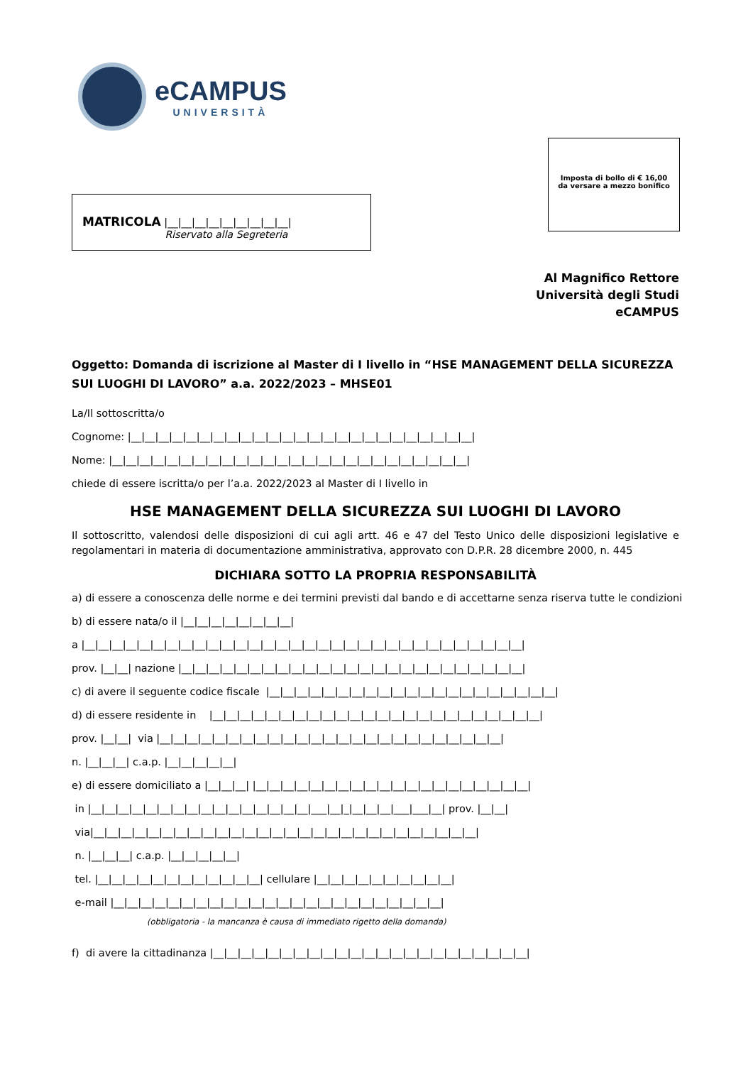eCAMPUS
UNIVERSITÀ
Imposta di bollo di € 16,00
da versare a mezzo bonifico
MATRICOLA |__|__|__|__|__|__|__|__|__|
Riservato alla Segreteria
Al Magnifico Rettore
Università degli Studi
eCAMPUS
Oggetto: Domanda di iscrizione al Master di I livello in “HSE MANAGEMENT DELLA SICUREZZA SUI LUOGHI DI LAVORO” a.a. 2022/2023 – MHSE01
La/Il sottoscritta/o
Cognome: |__|__|__|__|__|__|__|__|__|__|__|__|__|__|__|__|__|__|__|__|__|__|__|__|__|
Nome: |__|__|__|__|__|__|__|__|__|__|__|__|__|__|__|__|__|__|__|__|__|__|__|__|__|__|
chiede di essere iscritta/o per l’a.a. 2022/2023 al Master di I livello in
HSE MANAGEMENT DELLA SICUREZZA SUI LUOGHI DI LAVORO
Il sottoscritto, valendosi delle disposizioni di cui agli artt. 46 e 47 del Testo Unico delle disposizioni legislative e regolamentari in materia di documentazione amministrativa, approvato con D.P.R. 28 dicembre 2000, n. 445
DICHIARA SOTTO LA PROPRIA RESPONSABILITÀ
a) di essere a conoscenza delle norme e dei termini previsti dal bando e di accettarne senza riserva tutte le condizioni
b) di essere nata/o il |__|__|__|__|__|__|__|__|
a |__|__|__|__|__|__|__|__|__|__|__|__|__|__|__|__|__|__|__|__|__|__|__|__|__|__|__|__|__|__|__|__|
prov. |__|__| nazione |__|__|__|__|__|__|__|__|__|__|__|__|__|__|__|__|__|__|__|__|__|__|__|__|__|
c) di avere il seguente codice fiscale |__|__|__|__|__|__|__|__|__|__|__|__|__|__|__|__|__|__|__|__|__|
d) di essere residente in |__|__|__|__|__|__|__|__|__|__|__|__|__|__|__|__|__|__|__|__|__|__|__|__|
prov. |__|__| via |__|__|__|__|__|__|__|__|__|__|__|__|__|__|__|__|__|__|__|__|__|__|__|__|__|
n. |__|__|__| c.a.p. |__|__|__|__|__|
e) di essere domiciliato a |__|__|__| |__|__|__|__|__|__|__|__|__|__|__|__|__|__|__|__|__|__|__|__|
in |__|__|__|__|__|__|__|__|__|__|__|__|__|__|__|__|___|__|_|__|__|__|___|___|__| prov. |__|__|
via|__|__|__|__|__|__|__|__|__|__|__|__|__|__|__|__|__|__|__|__|__|__|__|__|__|__|__|__|
n. |__|__|__| c.a.p. |__|__|__|__|__|
tel. |__|__|__|__|__|__|__|__|__|__|__|__| cellulare |__|__|__|__|__|__|__|__|__|__|
e-mail |__|__|__|__|__|__|__|__|__|__|__|__|__|__|__|__|__|__|__|__|__|__|__|__|
(obbligatoria - la mancanza è causa di immediato rigetto della domanda)
f) di avere la cittadinanza |__|__|__|__|__|__|__|__|__|__|__|__|__|__|__|__|__|__|__|__|__|__|__|